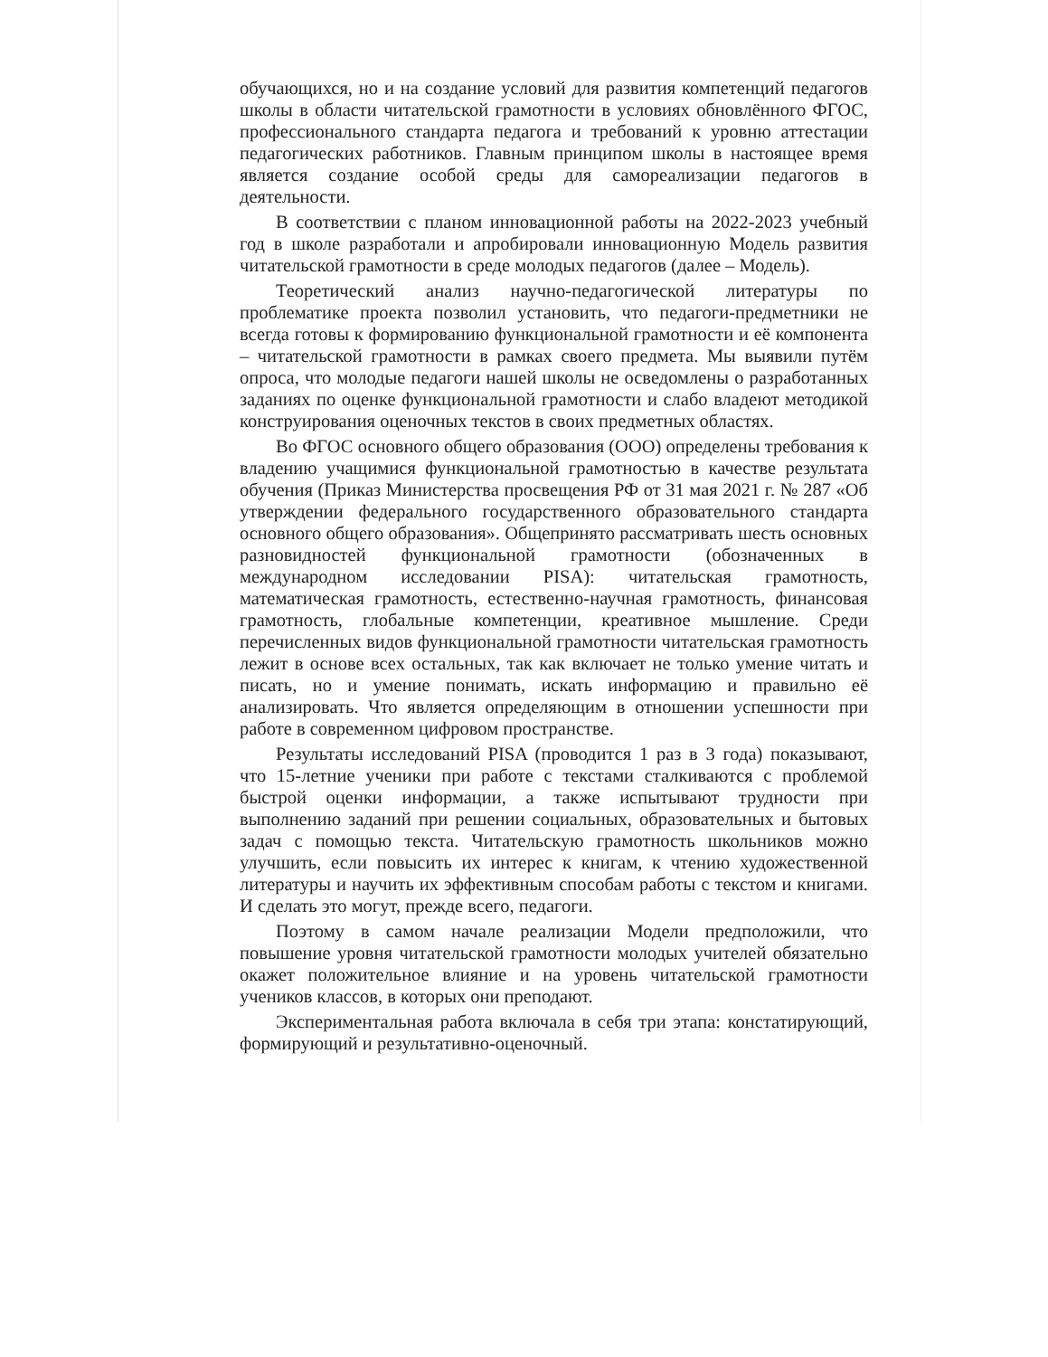обучающихся, но и на создание условий для развития компетенций педагогов школы в области читательской грамотности в условиях обновлённого ФГОС, профессионального стандарта педагога и требований к уровню аттестации педагогических работников. Главным принципом школы в настоящее время является создание особой среды для самореализации педагогов в деятельности.
В соответствии с планом инновационной работы на 2022-2023 учебный год в школе разработали и апробировали инновационную Модель развития читательской грамотности в среде молодых педагогов (далее – Модель).
Теоретический анализ научно-педагогической литературы по проблематике проекта позволил установить, что педагоги-предметники не всегда готовы к формированию функциональной грамотности и её компонента – читательской грамотности в рамках своего предмета. Мы выявили путём опроса, что молодые педагоги нашей школы не осведомлены о разработанных заданиях по оценке функциональной грамотности и слабо владеют методикой конструирования оценочных текстов в своих предметных областях.
Во ФГОС основного общего образования (ООО) определены требования к владению учащимися функциональной грамотностью в качестве результата обучения (Приказ Министерства просвещения РФ от 31 мая 2021 г. № 287 «Об утверждении федерального государственного образовательного стандарта основного общего образования». Общепринято рассматривать шесть основных разновидностей функциональной грамотности (обозначенных в международном исследовании PISA): читательская грамотность, математическая грамотность, естественно-научная грамотность, финансовая грамотность, глобальные компетенции, креативное мышление. Среди перечисленных видов функциональной грамотности читательская грамотность лежит в основе всех остальных, так как включает не только умение читать и писать, но и умение понимать, искать информацию и правильно её анализировать. Что является определяющим в отношении успешности при работе в современном цифровом пространстве.
Результаты исследований PISA (проводится 1 раз в 3 года) показывают, что 15-летние ученики при работе с текстами сталкиваются с проблемой быстрой оценки информации, а также испытывают трудности при выполнению заданий при решении социальных, образовательных и бытовых задач с помощью текста. Читательскую грамотность школьников можно улучшить, если повысить их интерес к книгам, к чтению художественной литературы и научить их эффективным способам работы с текстом и книгами. И сделать это могут, прежде всего, педагоги.
Поэтому в самом начале реализации Модели предположили, что повышение уровня читательской грамотности молодых учителей обязательно окажет положительное влияние и на уровень читательской грамотности учеников классов, в которых они преподают.
Экспериментальная работа включала в себя три этапа: констатирующий, формирующий и результативно-оценочный.